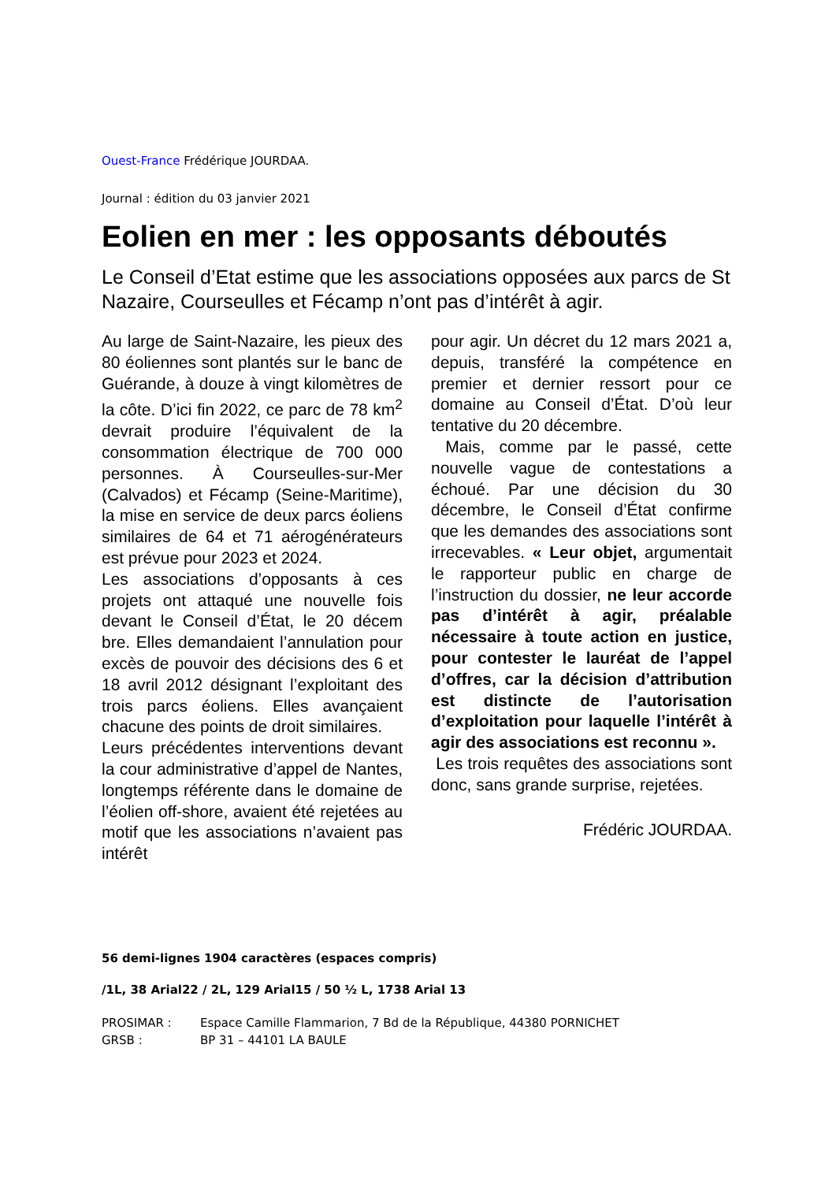Ouest-France Frédérique JOURDAA.
Journal : édition du 03 janvier 2021
Eolien en mer : les opposants déboutés
Le Conseil d’Etat estime que les associations opposées aux parcs de St Nazaire, Courseulles et Fécamp n’ont pas d’intérêt à agir.
Au large de Saint-Nazaire, les pieux des 80 éoliennes sont plantés sur le banc de Guérande, à douze à vingt kilomètres de la côte. D’ici fin 2022, ce parc de 78 km<sup>2</sup> devrait produire l’équivalent de la consommation électrique de 700 000 personnes. À Courseulles-sur-Mer (Calvados) et Fécamp (Seine-Maritime), la mise en service de deux parcs éoliens similaires de 64 et 71 aérogénérateurs est prévue pour 2023 et 2024.
Les associations d’opposants à ces projets ont attaqué une nouvelle fois devant le Conseil d’État, le 20 décem bre. Elles demandaient l’annulation pour excès de pouvoir des décisions des 6 et 18 avril 2012 désignant l’exploitant des trois parcs éoliens. Elles avançaient chacune des points de droit similaires.
Leurs précédentes interventions devant la cour administrative d’appel de Nantes, longtemps référente dans le domaine de l’éolien off-shore, avaient été rejetées au motif que les associations n’avaient pas intérêt
pour agir. Un décret du 12 mars 2021 a, depuis, transféré la compétence en premier et dernier ressort pour ce domaine au Conseil d’État. D’où leur tentative du 20 décembre.
Mais, comme par le passé, cette nouvelle vague de contestations a échoué. Par une décision du 30 décembre, le Conseil d’État confirme que les demandes des associations sont irrecevables. « Leur objet, argumentait le rapporteur public en charge de l’instruction du dossier, ne leur accorde pas d’intérêt à agir, préalable nécessaire à toute action en justice, pour contester le lauréat de l’appel d’offres, car la décision d’attribution est distincte de l’autorisation d’exploitation pour laquelle l’intérêt à agir des associations est reconnu ».
Les trois requêtes des associations sont donc, sans grande surprise, rejetées.
Frédéric JOURDAA.
56 demi-lignes 1904 caractères (espaces compris)
/1L, 38 Arial22 / 2L, 129 Arial15 / 50 ½ L, 1738 Arial 13
| PROSIMAR : | Espace Camille Flammarion, 7 Bd de la République, 44380 PORNICHET |
| GRSB : | BP 31 – 44101 LA BAULE |